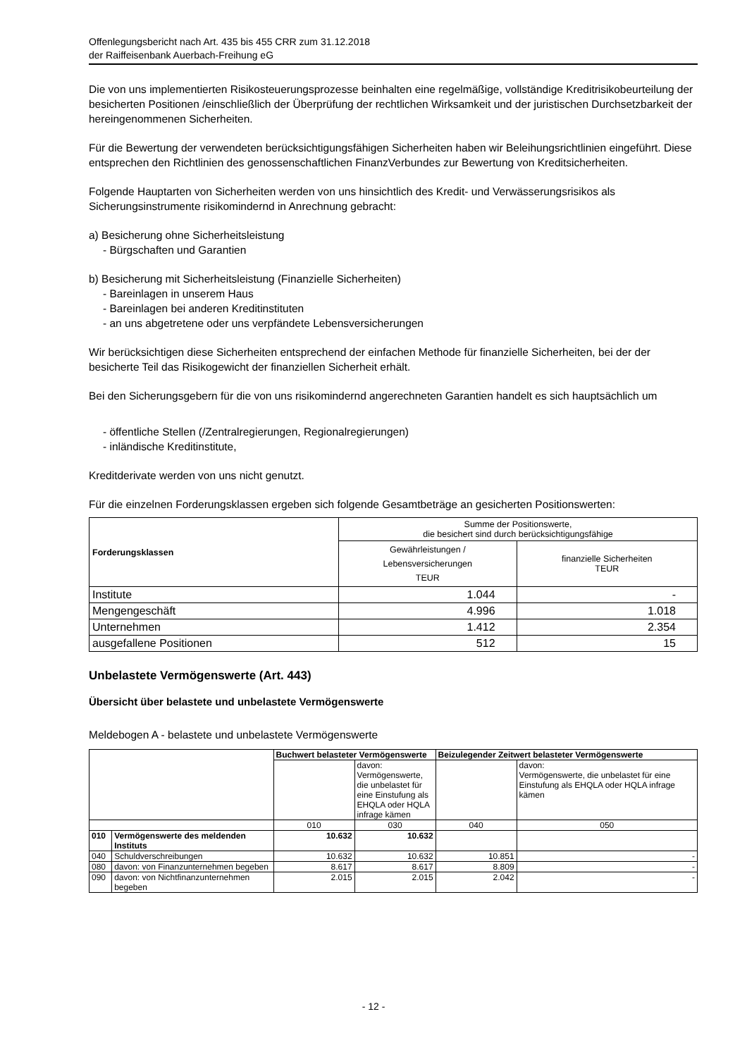Offenlegungsbericht nach Art. 435 bis 455 CRR zum 31.12.2018
der Raiffeisenbank Auerbach-Freihung eG
Die von uns implementierten Risikosteuerungsprozesse beinhalten eine regelmäßige, vollständige Kreditrisikobeurteilung der besicherten Positionen /einschließlich der Überprüfung der rechtlichen Wirksamkeit und der juristischen Durchsetzbarkeit der hereingenommenen Sicherheiten.
Für die Bewertung der verwendeten berücksichtigungsfähigen Sicherheiten haben wir Beleihungsrichtlinien eingeführt. Diese entsprechen den Richtlinien des genossenschaftlichen FinanzVerbundes zur Bewertung von Kreditsicherheiten.
Folgende Hauptarten von Sicherheiten werden von uns hinsichtlich des Kredit- und Verwässerungsrisikos als Sicherungsinstrumente risikomindernd in Anrechnung gebracht:
a) Besicherung ohne Sicherheitsleistung
- Bürgschaften und Garantien
b) Besicherung mit Sicherheitsleistung (Finanzielle Sicherheiten)
- Bareinlagen in unserem Haus
- Bareinlagen bei anderen Kreditinstituten
- an uns abgetretene oder uns verpfändete Lebensversicherungen
Wir berücksichtigen diese Sicherheiten entsprechend der einfachen Methode für finanzielle Sicherheiten, bei der der besicherte Teil das Risikogewicht der finanziellen Sicherheit erhält.
Bei den Sicherungsgebern für die von uns risikomindernd angerechneten Garantien handelt es sich hauptsächlich um
- öffentliche Stellen (/Zentralregierungen, Regionalregierungen)
- inländische Kreditinstitute,
Kreditderivate werden von uns nicht genutzt.
Für die einzelnen Forderungsklassen ergeben sich folgende Gesamtbeträge an gesicherten Positionswerten:
| Forderungsklassen | Summe der Positionswerte, die besichert sind durch berücksichtigungsfähige | |
| | Gewährleistungen / Lebensversicherungen TEUR | finanzielle Sicherheiten TEUR |
| Institute | 1.044 | - |
| Mengengeschäft | 4.996 | 1.018 |
| Unternehmen | 1.412 | 2.354 |
| ausgefallene Positionen | 512 | 15 |
Unbelastete Vermögenswerte (Art. 443)
Übersicht über belastete und unbelastete Vermögenswerte
Meldebogen A - belastete und unbelastete Vermögenswerte
| | | Buchwert belasteter Vermögenswerte | | Beizulegender Zeitwert belasteter Vermögenswerte | |
| | | | davon: Vermögenswerte, die unbelastet für eine Einstufung als EHQLA oder HQLA infrage kämen | | davon: Vermögenswerte, die unbelastet für eine Einstufung als EHQLA oder HQLA infrage kämen |
| | | 010 | 030 | 040 | 050 |
| 010 | Vermögenswerte des meldenden Instituts | 10.632 | 10.632 | | |
| 040 | Schuldverschreibungen | 10.632 | 10.632 | 10.851 | - |
| 080 | davon: von Finanzunternehmen begeben | 8.617 | 8.617 | 8.809 | - |
| 090 | davon: von Nichtfinanzunternehmen begeben | 2.015 | 2.015 | 2.042 | - |
- 12 -